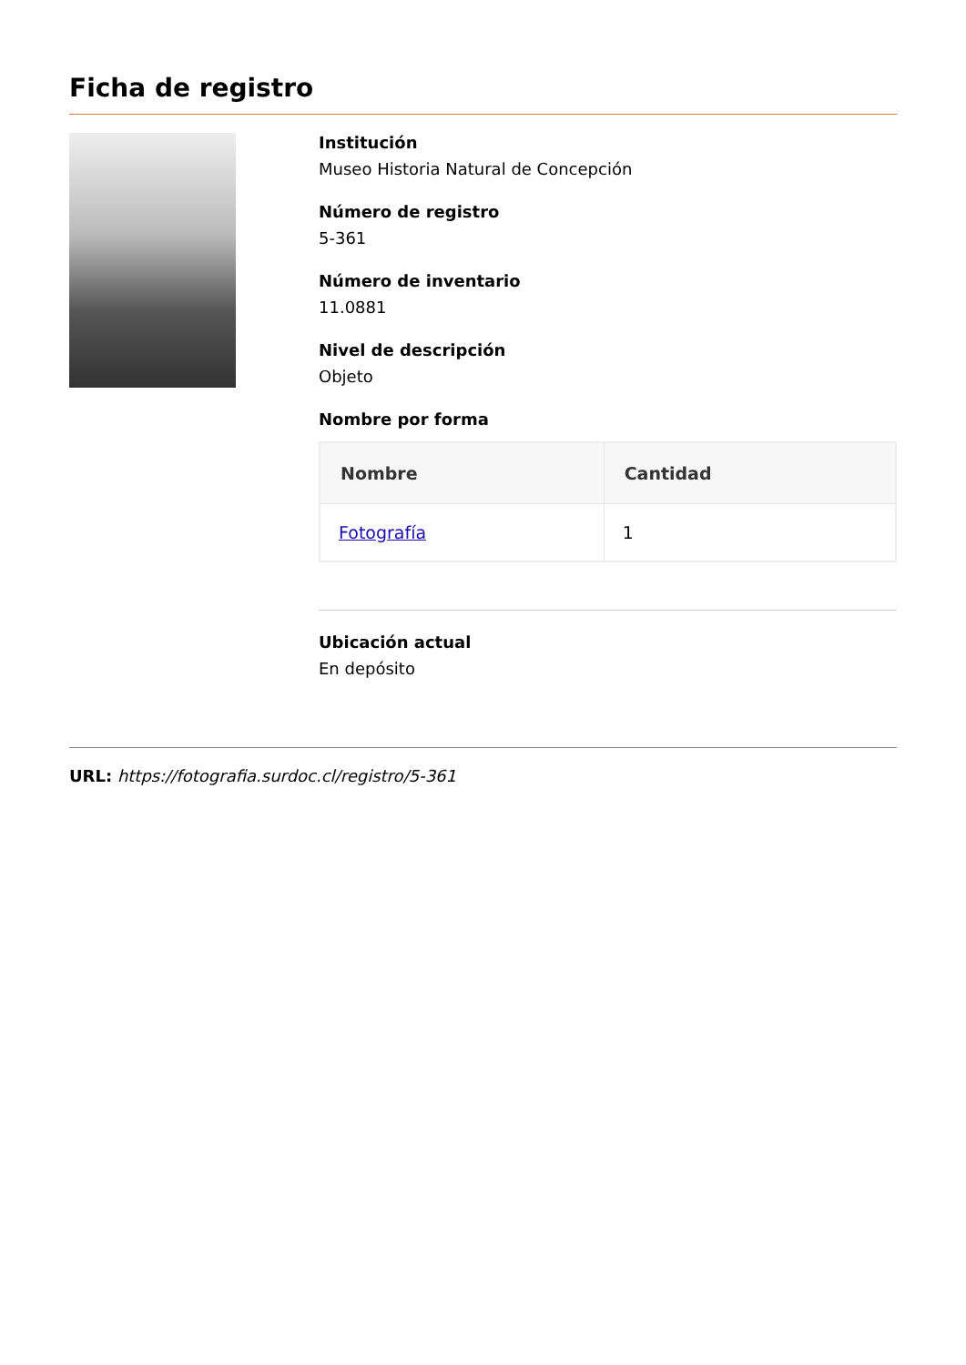Ficha de registro
Institución
Museo Historia Natural de Concepción
Número de registro
5-361
Número de inventario
11.0881
Nivel de descripción
Objeto
Nombre por forma
| Nombre | Cantidad |
| --- | --- |
| Fotografía | 1 |
Ubicación actual
En depósito
URL: https://fotografia.surdoc.cl/registro/5-361